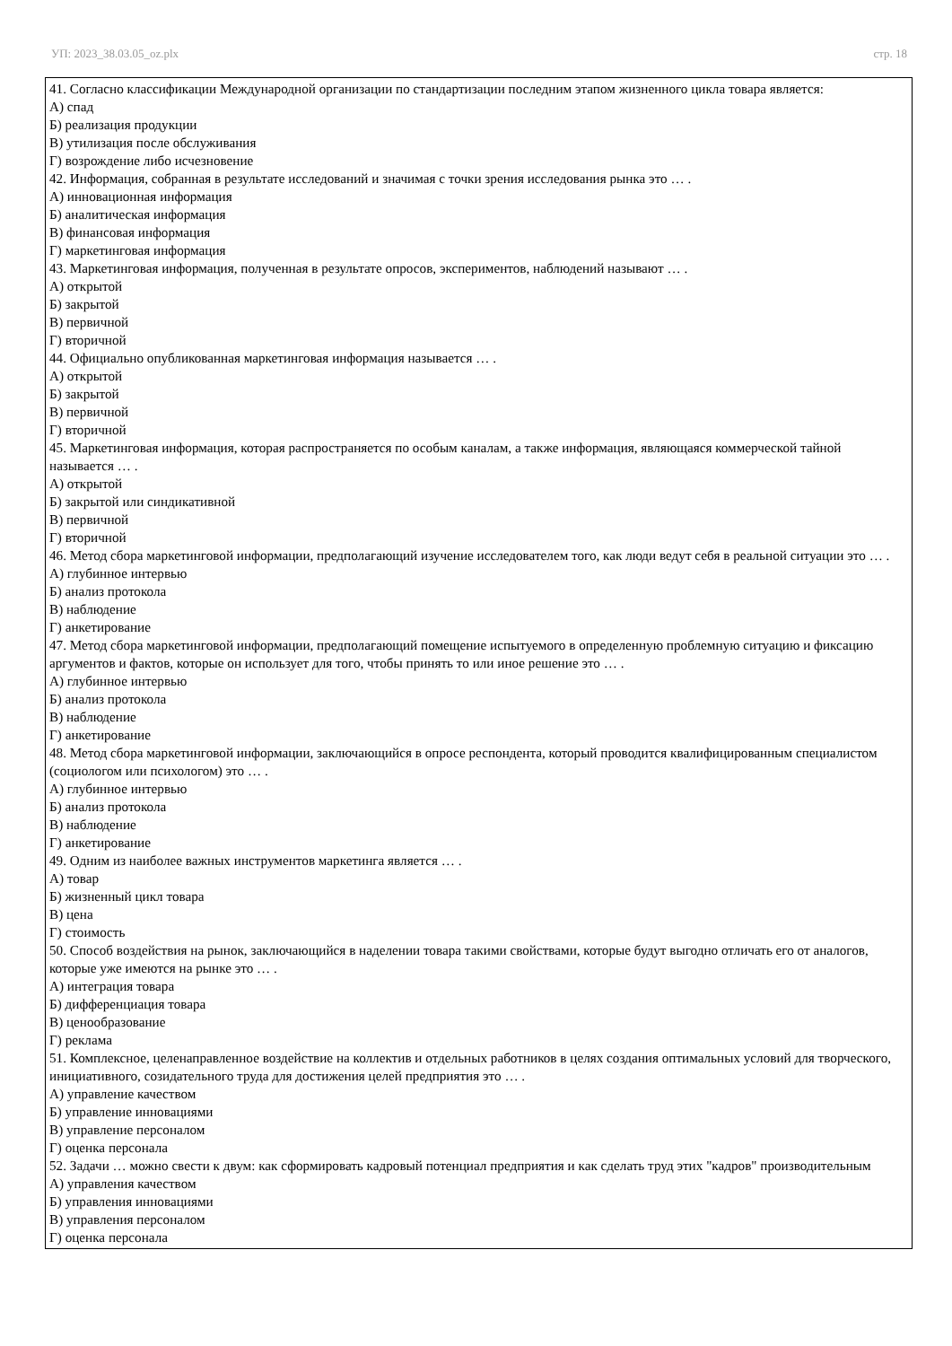УП: 2023_38.03.05_oz.plx стр. 18
41. Согласно классификации Международной организации по стандартизации последним этапом жизненного цикла товара является:
А) спад
Б) реализация продукции
В) утилизация после обслуживания
Г) возрождение либо исчезновение
42. Информация, собранная в результате исследований и значимая с точки зрения исследования рынка это … .
А) инновационная информация
Б) аналитическая информация
В) финансовая информация
Г) маркетинговая информация
43. Маркетинговая информация, полученная в результате опросов, экспериментов, наблюдений называют … .
А) открытой
Б) закрытой
В) первичной
Г) вторичной
44. Официально опубликованная маркетинговая информация называется … .
А) открытой
Б) закрытой
В) первичной
Г) вторичной
45. Маркетинговая информация, которая распространяется по особым каналам, а также информация, являющаяся коммерческой тайной называется … .
А) открытой
Б) закрытой или синдикативной
В) первичной
Г) вторичной
46. Метод сбора маркетинговой информации, предполагающий изучение исследователем того, как люди ведут себя в реальной ситуации это … .
А) глубинное интервью
Б) анализ протокола
В) наблюдение
Г) анкетирование
47. Метод сбора маркетинговой информации, предполагающий помещение испытуемого в определенную проблемную ситуацию и фиксацию аргументов и фактов, которые он использует для того, чтобы принять то или иное решение это … .
А) глубинное интервью
Б) анализ протокола
В) наблюдение
Г) анкетирование
48. Метод сбора маркетинговой информации, заключающийся в опросе респондента, который проводится квалифицированным специалистом (социологом или психологом) это … .
А) глубинное интервью
Б) анализ протокола
В) наблюдение
Г) анкетирование
49. Одним из наиболее важных инструментов маркетинга является … .
А) товар
Б) жизненный цикл товара
В) цена
Г) стоимость
50. Способ воздействия на рынок, заключающийся в наделении товара такими свойствами, которые будут выгодно отличать его от аналогов, которые уже имеются на рынке это … .
А) интеграция товара
Б) дифференциация товара
В) ценообразование
Г) реклама
51. Комплексное, целенаправленное воздействие на коллектив и отдельных работников в целях создания оптимальных условий для творческого, инициативного, созидательного труда для достижения целей предприятия это … .
А) управление качеством
Б) управление инновациями
В) управление персоналом
Г) оценка персонала
52. Задачи … можно свести к двум: как сформировать кадровый потенциал предприятия и как сделать труд этих "кадров" производительным
А) управления качеством
Б) управления инновациями
В) управления персоналом
Г) оценка персонала